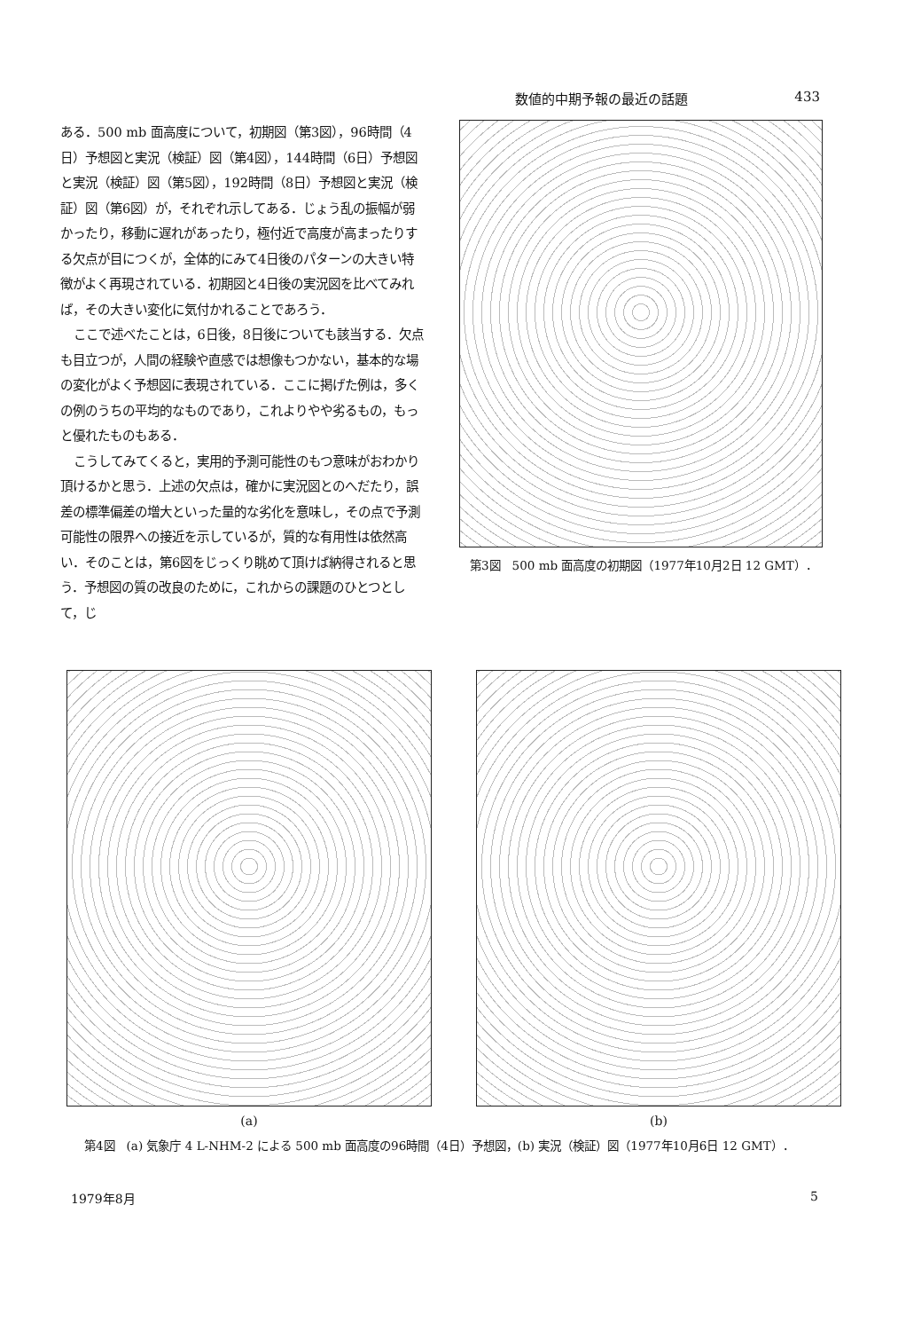数値的中期予報の最近の話題 433
ある．500 mb 面高度について，初期図（第3図），96時間（4日）予想図と実況（検証）図（第4図），144時間（6日）予想図と実況（検証）図（第5図），192時間（8日）予想図と実況（検証）図（第6図）が，それぞれ示してある．じょう乱の振幅が弱かったり，移動に遅れがあったり，極付近で高度が高まったりする欠点が目につくが，全体的にみて4日後のパターンの大きい特徴がよく再現されている．初期図と4日後の実況図を比べてみれば，その大きい変化に気付かれることであろう．
ここで述べたことは，6日後，8日後についても該当する．欠点も目立つが，人間の経験や直感では想像もつかない，基本的な場の変化がよく予想図に表現されている．ここに掲げた例は，多くの例のうちの平均的なものであり，これよりやや劣るもの，もっと優れたものもある．
こうしてみてくると，実用的予測可能性のもつ意味がおわかり頂けるかと思う．上述の欠点は，確かに実況図とのへだたり，誤差の標準偏差の増大といった量的な劣化を意味し，その点で予測可能性の限界への接近を示しているが，質的な有用性は依然高い．そのことは，第6図をじっくり眺めて頂けば納得されると思う．予想図の質の改良のために，これからの課題のひとつとして，じ
第3図　500 mb 面高度の初期図（1977年10月2日 12 GMT）．
(a) (b)
第4図　(a) 気象庁 4 L-NHM-2 による 500 mb 面高度の96時間（4日）予想図，(b) 実況（検証）図（1977年10月6日 12 GMT）．
1979年8月 5